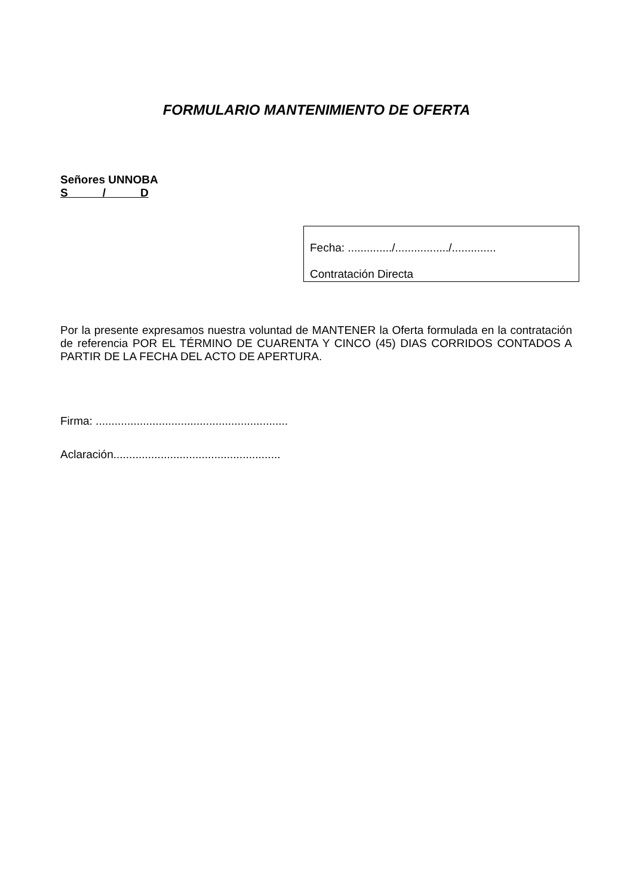FORMULARIO MANTENIMIENTO DE OFERTA
Señores UNNOBA
S / D
Fecha: ............../................./..............
Contratación Directa
Por la presente expresamos nuestra voluntad de MANTENER la Oferta formulada en la contratación de referencia POR EL TÉRMINO DE CUARENTA Y CINCO (45) DIAS CORRIDOS CONTADOS A PARTIR DE LA FECHA DEL ACTO DE APERTURA.
Firma: .............................................................
Aclaración.....................................................